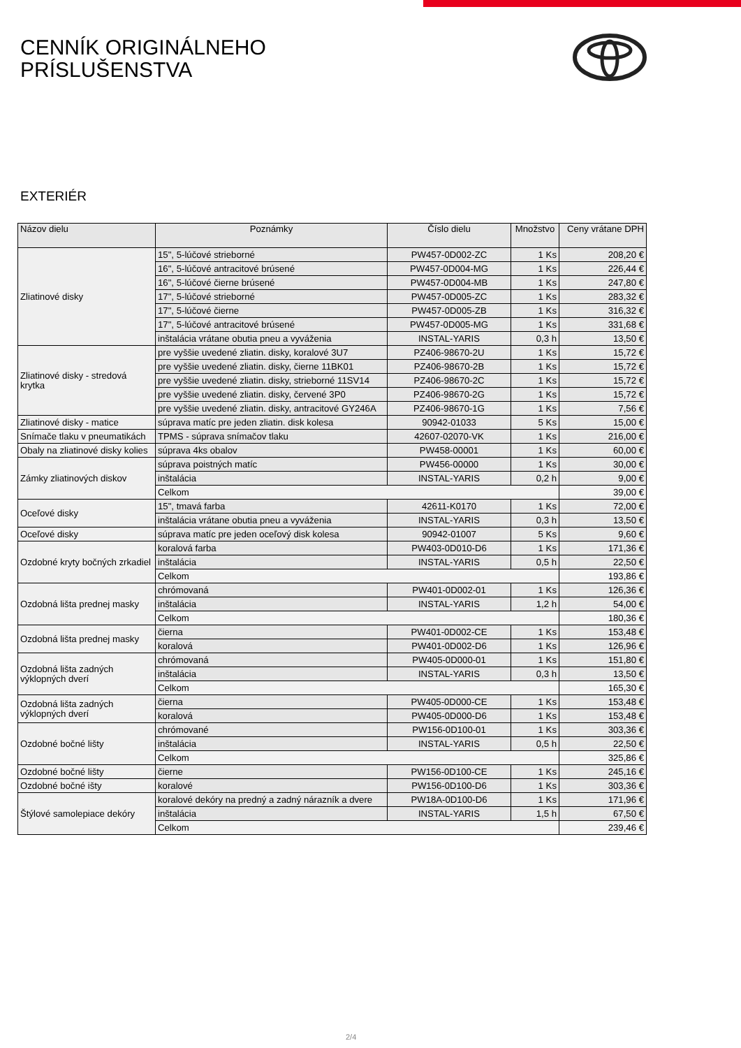CENNÍK ORIGINÁLNEHO
PRÍSLUŠENSTVA
EXTERIÉR
| Názov dielu | Poznámky | Číslo dielu | Množstvo | Ceny vrátane DPH |
| --- | --- | --- | --- | --- |
| Zliatinové disky | 15", 5-lúčové strieborné | PW457-0D002-ZC | 1 Ks | 208,20 € |
| | 16", 5-lúčové antracitové brúsené | PW457-0D004-MG | 1 Ks | 226,44 € |
| | 16", 5-lúčové čierne brúsené | PW457-0D004-MB | 1 Ks | 247,80 € |
| | 17", 5-lúčové strieborné | PW457-0D005-ZC | 1 Ks | 283,32 € |
| | 17", 5-lúčové čierne | PW457-0D005-ZB | 1 Ks | 316,32 € |
| | 17", 5-lúčové antracitové brúsené | PW457-0D005-MG | 1 Ks | 331,68 € |
| | inštalácia vrátane obutia pneu a vyváženia | INSTAL-YARIS | 0,3 h | 13,50 € |
| Zliatinové disky - stredová krytka | pre vyššie uvedené zliatin. disky, koralové 3U7 | PZ406-98670-2U | 1 Ks | 15,72 € |
| | pre vyššie uvedené zliatin. disky, čierne 11BK01 | PZ406-98670-2B | 1 Ks | 15,72 € |
| | pre vyššie uvedené zliatin. disky, strieborné 11SV14 | PZ406-98670-2C | 1 Ks | 15,72 € |
| | pre vyššie uvedené zliatin. disky, červené 3P0 | PZ406-98670-2G | 1 Ks | 15,72 € |
| | pre vyššie uvedené zliatin. disky, antracitové GY246A | PZ406-98670-1G | 1 Ks | 7,56 € |
| Zliatinové disky - matice | súprava matíc pre jeden zliatin. disk kolesa | 90942-01033 | 5 Ks | 15,00 € |
| Snímače tlaku v pneumatikách | TPMS - súprava snímačov tlaku | 42607-02070-VK | 1 Ks | 216,00 € |
| Obaly na zliatinové disky kolies | súprava 4ks obalov | PW458-00001 | 1 Ks | 60,00 € |
| Zámky zliatinových diskov | súprava poistných matíc | PW456-00000 | 1 Ks | 30,00 € |
| | inštalácia | INSTAL-YARIS | 0,2 h | 9,00 € |
| | Celkom | | | 39,00 € |
| Oceľové disky | 15", tmavá farba | 42611-K0170 | 1 Ks | 72,00 € |
| | inštalácia vrátane obutia pneu a vyváženia | INSTAL-YARIS | 0,3 h | 13,50 € |
| Oceľové disky | súprava matíc pre jeden oceľový disk kolesa | 90942-01007 | 5 Ks | 9,60 € |
| Ozdobné kryty bočných zrkadiel | koralová farba | PW403-0D010-D6 | 1 Ks | 171,36 € |
| | inštalácia | INSTAL-YARIS | 0,5 h | 22,50 € |
| | Celkom | | | 193,86 € |
| Ozdobná lišta prednej masky | chrómovaná | PW401-0D002-01 | 1 Ks | 126,36 € |
| | inštalácia | INSTAL-YARIS | 1,2 h | 54,00 € |
| | Celkom | | | 180,36 € |
| Ozdobná lišta prednej masky | čierna | PW401-0D002-CE | 1 Ks | 153,48 € |
| | koralová | PW401-0D002-D6 | 1 Ks | 126,96 € |
| Ozdobná lišta zadných výklopných dverí | chrómovaná | PW405-0D000-01 | 1 Ks | 151,80 € |
| | inštalácia | INSTAL-YARIS | 0,3 h | 13,50 € |
| | Celkom | | | 165,30 € |
| Ozdobná lišta zadných výklopných dverí | čierna | PW405-0D000-CE | 1 Ks | 153,48 € |
| | koralová | PW405-0D000-D6 | 1 Ks | 153,48 € |
| Ozdobné bočné lišty | chrómované | PW156-0D100-01 | 1 Ks | 303,36 € |
| | inštalácia | INSTAL-YARIS | 0,5 h | 22,50 € |
| | Celkom | | | 325,86 € |
| Ozdobné bočné lišty | čierne | PW156-0D100-CE | 1 Ks | 245,16 € |
| Ozdobné bočné išty | koralové | PW156-0D100-D6 | 1 Ks | 303,36 € |
| Štýlové samolepiace dekóry | koralové dekóry na predný a zadný nárazník a dvere | PW18A-0D100-D6 | 1 Ks | 171,96 € |
| | inštalácia | INSTAL-YARIS | 1,5 h | 67,50 € |
| | Celkom | | | 239,46 € |
2/4